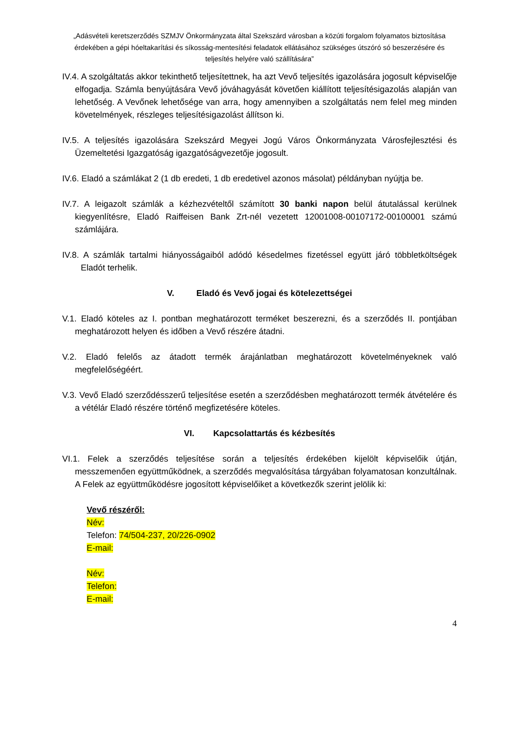„Adásvételi keretszerződés SZMJV Önkormányzata által Szekszárd városban a közúti forgalom folyamatos biztosítása érdekében a gépi hóeltakarítási és síkosság-mentesítési feladatok ellátásához szükséges útszóró só beszerzésére és teljesítés helyére való szállítására”
IV.4. A szolgáltatás akkor tekinthető teljesítettnek, ha azt Vevő teljesítés igazolására jogosult képviselője elfogadja. Számla benyújtására Vevő jóváhagyását követően kiállított teljesítésigazolás alapján van lehetőség. A Vevőnek lehetősége van arra, hogy amennyiben a szolgáltatás nem felel meg minden követelmények, részleges teljesítésigazolást állítson ki.
IV.5. A teljesítés igazolására Szekszárd Megyei Jogú Város Önkormányzata Városfejlesztési és Üzemeltetési Igazgatóság igazgatóságvezetője jogosult.
IV.6. Eladó a számlákat 2 (1 db eredeti, 1 db eredetivel azonos másolat) példányban nyújtja be.
IV.7. A leigazolt számlák a kézhezvételtől számított 30 banki napon belül átutalással kerülnek kiegyenlítésre, Eladó Raiffeisen Bank Zrt-nél vezetett 12001008-00107172-00100001 számú számlájára.
IV.8. A számlák tartalmi hiányosságaiból adódó késedelmes fizetéssel együtt járó többletköltségek Eladót terhelik.
V. Eladó és Vevő jogai és kötelezettségei
V.1. Eladó köteles az I. pontban meghatározott terméket beszerezni, és a szerződés II. pontjában meghatározott helyen és időben a Vevő részére átadni.
V.2. Eladó felelős az átadott termék árajánlatban meghatározott követelményeknek való megfelelőségéért.
V.3. Vevő Eladó szerződésszerű teljesítése esetén a szerződésben meghatározott termék átvételére és a vétélár Eladó részére történő megfizetésére köteles.
VI. Kapcsolattartás és kézbesítés
VI.1. Felek a szerződés teljesítése során a teljesítés érdekében kijelölt képviselőik útján, messzemenően együttműködnek, a szerződés megvalósítása tárgyában folyamatosan konzultálnak. A Felek az együttműködésre jogosított képviselőiket a következők szerint jelölik ki:
Vevő részéről:
Név:
Telefon: 74/504-237, 20/226-0902
E-mail:
Név:
Telefon:
E-mail:
4